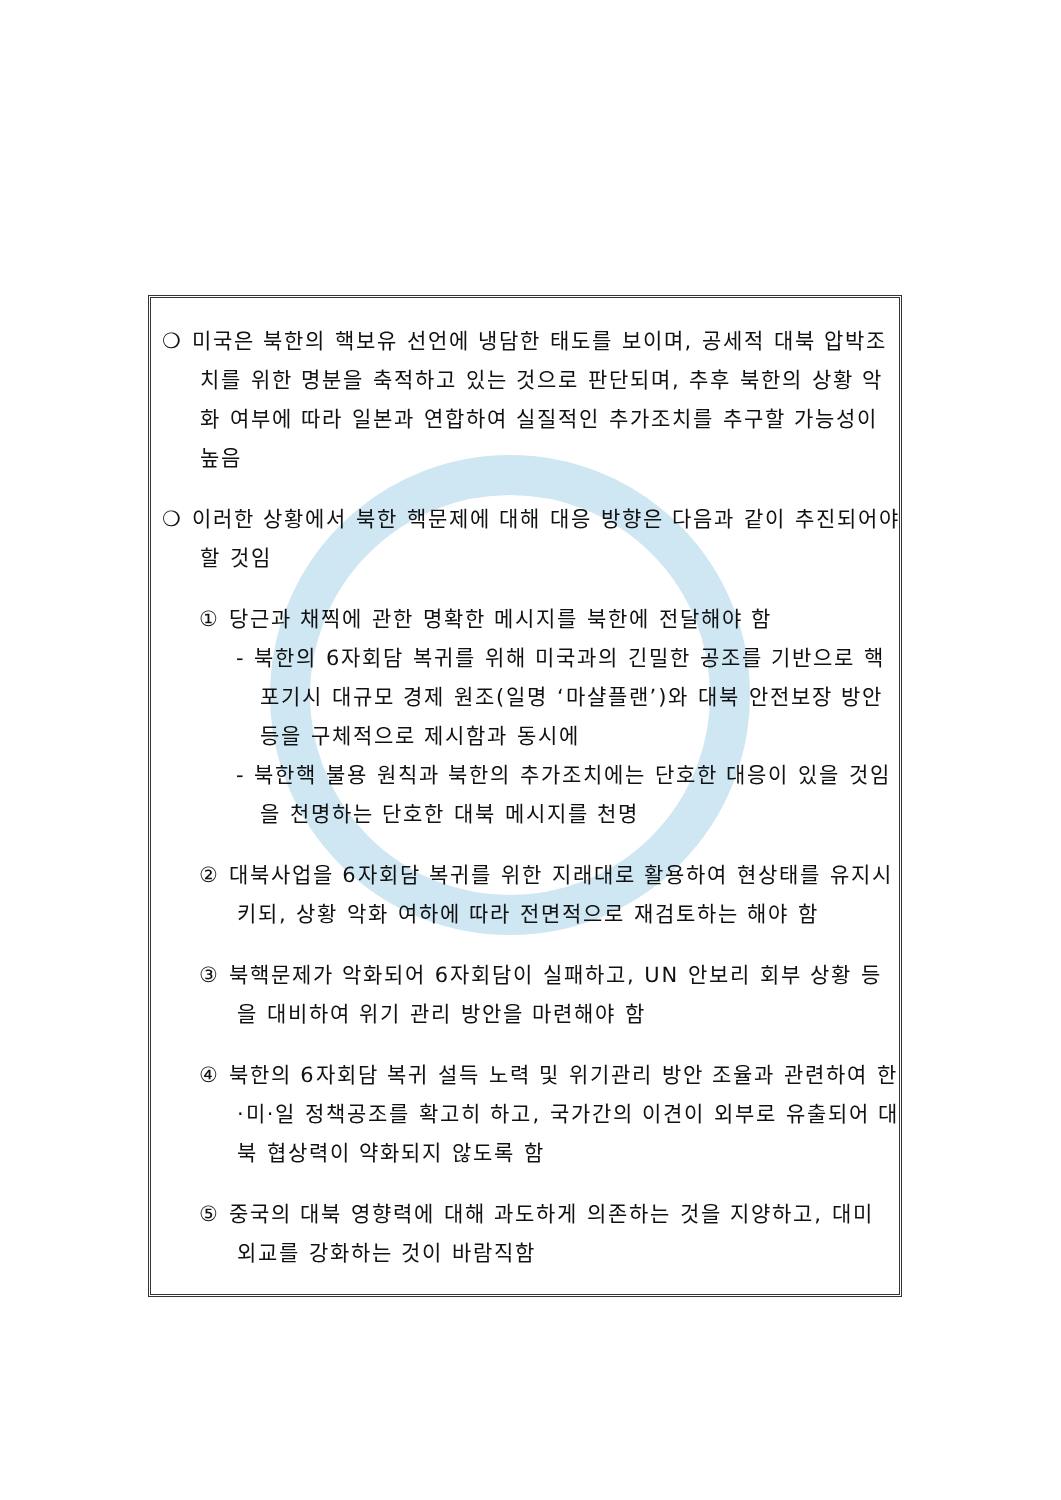❍ 미국은 북한의 핵보유 선언에 냉담한 태도를 보이며, 공세적 대북 압박조치를 위한 명분을 축적하고 있는 것으로 판단되며, 추후 북한의 상황 악화 여부에 따라 일본과 연합하여 실질적인 추가조치를 추구할 가능성이 높음
❍ 이러한 상황에서 북한 핵문제에 대해 대응 방향은 다음과 같이 추진되어야 할 것임
① 당근과 채찍에 관한 명확한 메시지를 북한에 전달해야 함
- 북한의 6자회담 복귀를 위해 미국과의 긴밀한 공조를 기반으로 핵포기시 대규모 경제 원조(일명 ‘마샬플랜’)와 대북 안전보장 방안 등을 구체적으로 제시함과 동시에
- 북한핵 불용 원칙과 북한의 추가조치에는 단호한 대응이 있을 것임을 천명하는 단호한 대북 메시지를 천명
② 대북사업을 6자회담 복귀를 위한 지래대로 활용하여 현상태를 유지시키되, 상황 악화 여하에 따라 전면적으로 재검토하는 해야 함
③ 북핵문제가 악화되어 6자회담이 실패하고, UN 안보리 회부 상황 등을 대비하여 위기 관리 방안을 마련해야 함
④ 북한의 6자회담 복귀 설득 노력 및 위기관리 방안 조율과 관련하여 한·미·일 정책공조를 확고히 하고, 국가간의 이견이 외부로 유출되어 대북 협상력이 약화되지 않도록 함
⑤ 중국의 대북 영향력에 대해 과도하게 의존하는 것을 지양하고, 대미 외교를 강화하는 것이 바람직함